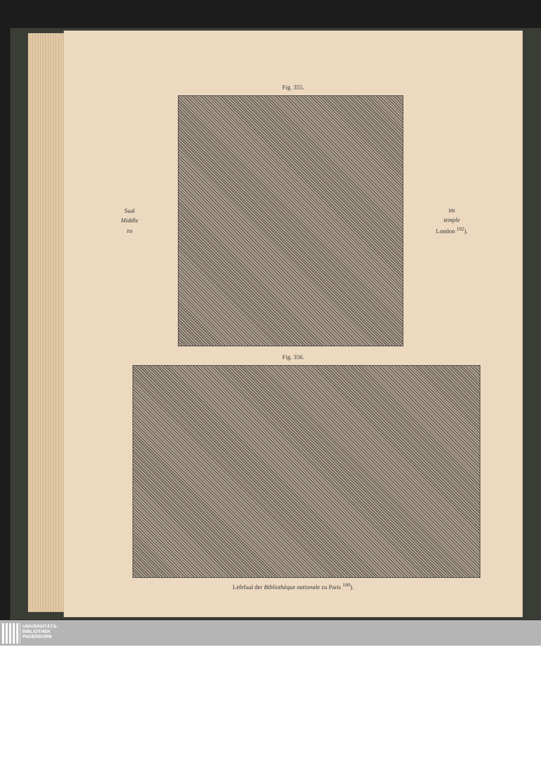Fig. 355.
Saal
Middle
zu
im
temple
London <sup>192</sup>).
Fig. 356.
Lefefaal der Bibliothèque nationale zu Paris <sup>190</sup>).
UNIVERSITÄTS-
BIBLIOTHEK
PADERBORN